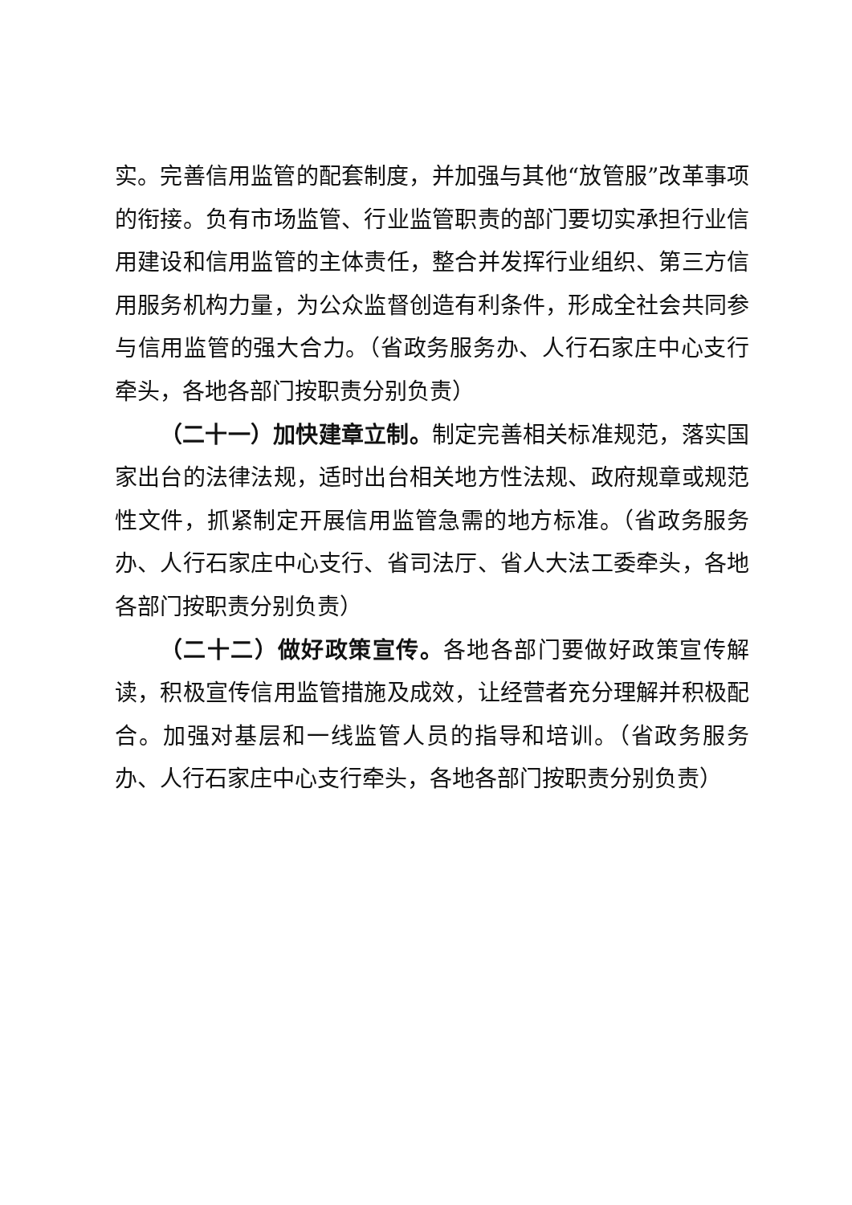实。完善信用监管的配套制度，并加强与其他“放管服”改革事项的衔接。负有市场监管、行业监管职责的部门要切实承担行业信用建设和信用监管的主体责任，整合并发挥行业组织、第三方信用服务机构力量，为公众监督创造有利条件，形成全社会共同参与信用监管的强大合力。（省政务服务办、人行石家庄中心支行牵头，各地各部门按职责分别负责）
（二十一）加快建章立制。制定完善相关标准规范，落实国家出台的法律法规，适时出台相关地方性法规、政府规章或规范性文件，抓紧制定开展信用监管急需的地方标准。（省政务服务办、人行石家庄中心支行、省司法厅、省人大法工委牵头，各地各部门按职责分别负责）
（二十二）做好政策宣传。各地各部门要做好政策宣传解读，积极宣传信用监管措施及成效，让经营者充分理解并积极配合。加强对基层和一线监管人员的指导和培训。（省政务服务办、人行石家庄中心支行牵头，各地各部门按职责分别负责）